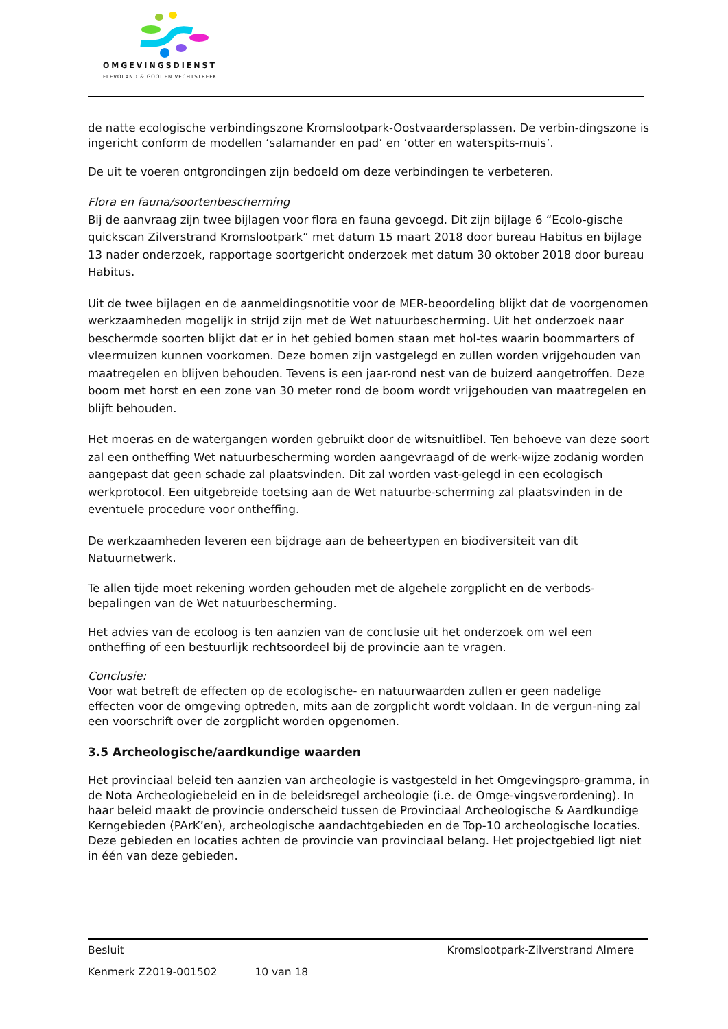OMGEVINGSDIENST
FLEVOLAND & GOOI EN VECHTSTREEK
de natte ecologische verbindingszone Kromslootpark-Oostvaardersplassen. De verbin-dingszone is ingericht conform de modellen ‘salamander en pad’ en ‘otter en waterspits-muis’.
De uit te voeren ontgrondingen zijn bedoeld om deze verbindingen te verbeteren.
Flora en fauna/soortenbescherming
Bij de aanvraag zijn twee bijlagen voor flora en fauna gevoegd. Dit zijn bijlage 6 “Ecolo-gische quickscan Zilverstrand Kromslootpark” met datum 15 maart 2018 door bureau Habitus en bijlage 13 nader onderzoek, rapportage soortgericht onderzoek met datum 30 oktober 2018 door bureau Habitus.
Uit de twee bijlagen en de aanmeldingsnotitie voor de MER-beoordeling blijkt dat de voorgenomen werkzaamheden mogelijk in strijd zijn met de Wet natuurbescherming. Uit het onderzoek naar beschermde soorten blijkt dat er in het gebied bomen staan met hol-tes waarin boommarters of vleermuizen kunnen voorkomen. Deze bomen zijn vastgelegd en zullen worden vrijgehouden van maatregelen en blijven behouden. Tevens is een jaar-rond nest van de buizerd aangetroffen. Deze boom met horst en een zone van 30 meter rond de boom wordt vrijgehouden van maatregelen en blijft behouden.
Het moeras en de watergangen worden gebruikt door de witsnuitlibel. Ten behoeve van deze soort zal een ontheffing Wet natuurbescherming worden aangevraagd of de werk-wijze zodanig worden aangepast dat geen schade zal plaatsvinden. Dit zal worden vast-gelegd in een ecologisch werkprotocol. Een uitgebreide toetsing aan de Wet natuurbe-scherming zal plaatsvinden in de eventuele procedure voor ontheffing.
De werkzaamheden leveren een bijdrage aan de beheertypen en biodiversiteit van dit Natuurnetwerk.
Te allen tijde moet rekening worden gehouden met de algehele zorgplicht en de verbods-bepalingen van de Wet natuurbescherming.
Het advies van de ecoloog is ten aanzien van de conclusie uit het onderzoek om wel een ontheffing of een bestuurlijk rechtsoordeel bij de provincie aan te vragen.
Conclusie:
Voor wat betreft de effecten op de ecologische- en natuurwaarden zullen er geen nadelige effecten voor de omgeving optreden, mits aan de zorgplicht wordt voldaan. In de vergun-ning zal een voorschrift over de zorgplicht worden opgenomen.
3.5 Archeologische/aardkundige waarden
Het provinciaal beleid ten aanzien van archeologie is vastgesteld in het Omgevingspro-gramma, in de Nota Archeologiebeleid en in de beleidsregel archeologie (i.e. de Omge-vingsverordening). In haar beleid maakt de provincie onderscheid tussen de Provinciaal Archeologische & Aardkundige Kerngebieden (PArK’en), archeologische aandachtgebieden en de Top-10 archeologische locaties.
Deze gebieden en locaties achten de provincie van provinciaal belang. Het projectgebied ligt niet in één van deze gebieden.
Besluit Kromslootpark-Zilverstrand Almere
Kenmerk Z2019-001502 10 van 18